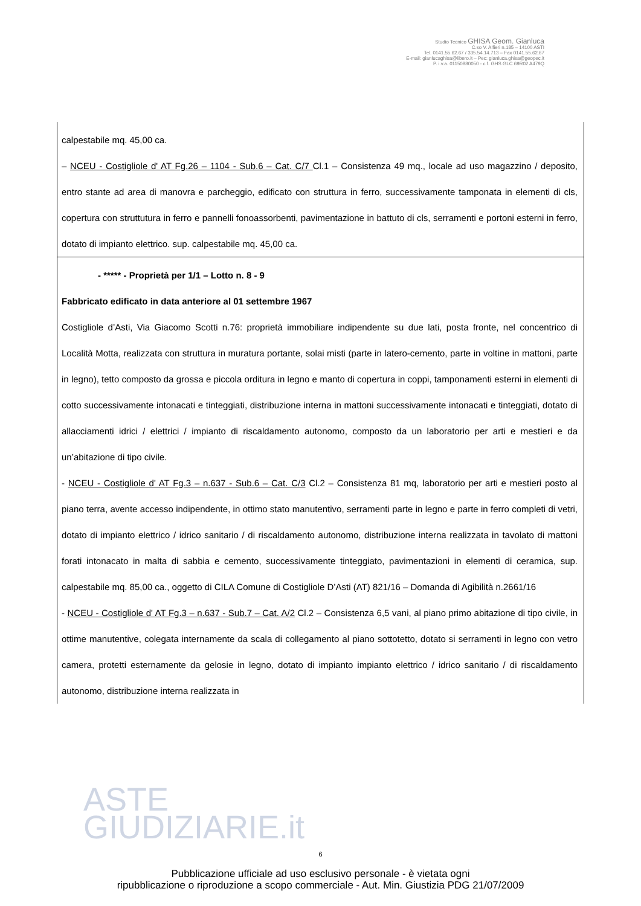Studio Tecnico GHISA Geom. Gianluca
C.so V. Alfieri n.185 – 14100 ASTI
Tel. 0141.55.62.67 / 335.54.14.713 – Fax 0141.55.62.67
E-mail: gianlucaghisa@libero.it – Pec: gianluca.ghisa@geopec.it
P. i.v.a. 01150880050 - c.f. GHS GLC 69R02 A479Q
| calpestabile mq. 45,00 ca. – NCEU - Costigliole d' AT Fg.26 – 1104 - Sub.6 – Cat. C/7 Cl.1 – Consistenza 49 mq., locale ad uso magazzino / deposito, entro stante ad area di manovra e parcheggio, edificato con struttura in ferro, successivamente tamponata in elementi di cls, copertura con struttutura in ferro e pannelli fonoassorbenti, pavimentazione in battuto di cls, serramenti e portoni esterni in ferro, dotato di impianto elettrico. sup. calpestabile mq. 45,00 ca. |
| - ***** - Proprietà per 1/1 – Lotto n. 8 - 9 Fabbricato edificato in data anteriore al 01 settembre 1967 Costigliole d’Asti, Via Giacomo Scotti n.76: proprietà immobiliare indipendente su due lati, posta fronte, nel concentrico di Località Motta, realizzata con struttura in muratura portante, solai misti (parte in latero-cemento, parte in voltine in mattoni, parte in legno), tetto composto da grossa e piccola orditura in legno e manto di copertura in coppi, tamponamenti esterni in elementi di cotto successivamente intonacati e tinteggiati, distribuzione interna in mattoni successivamente intonacati e tinteggiati, dotato di allacciamenti idrici / elettrici / impianto di riscaldamento autonomo, composto da un laboratorio per arti e mestieri e da un’abitazione di tipo civile. - NCEU - Costigliole d' AT Fg.3 – n.637 - Sub.6 – Cat. C/3 Cl.2 – Consistenza 81 mq, laboratorio per arti e mestieri posto al piano terra, avente accesso indipendente, in ottimo stato manutentivo, serramenti parte in legno e parte in ferro completi di vetri, dotato di impianto elettrico / idrico sanitario / di riscaldamento autonomo, distribuzione interna realizzata in tavolato di mattoni forati intonacato in malta di sabbia e cemento, successivamente tinteggiato, pavimentazioni in elementi di ceramica, sup. calpestabile mq. 85,00 ca., oggetto di CILA Comune di Costigliole D’Asti (AT) 821/16 – Domanda di Agibilità n.2661/16 - NCEU - Costigliole d' AT Fg.3 – n.637 - Sub.7 – Cat. A/2 Cl.2 – Consistenza 6,5 vani, al piano primo abitazione di tipo civile, in ottime manutentive, colegata internamente da scala di collegamento al piano sottotetto, dotato si serramenti in legno con vetro camera, protetti esternamente da gelosie in legno, dotato di impianto impianto elettrico / idrico sanitario / di riscaldamento autonomo, distribuzione interna realizzata in |
ASTE
GIUDIZIARIE.it
6
Pubblicazione ufficiale ad uso esclusivo personale - è vietata ogni
ripubblicazione o riproduzione a scopo commerciale - Aut. Min. Giustizia PDG 21/07/2009